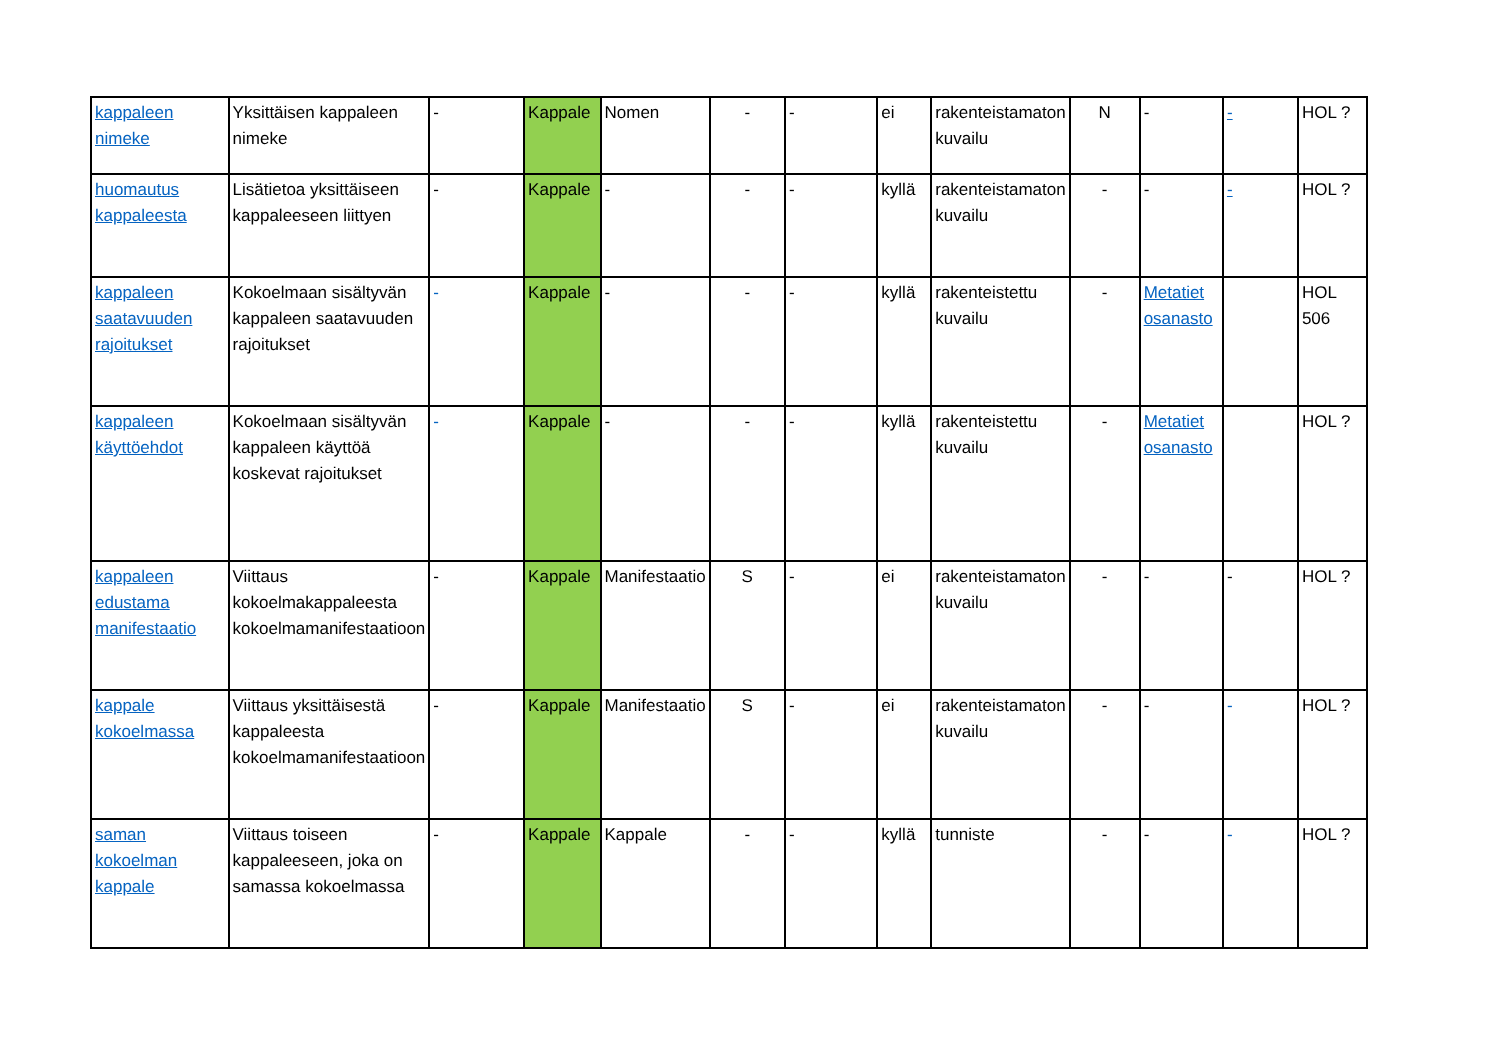| kappaleen nimeke | Yksittäisen kappaleen nimeke | - | Kappale | Nomen | - | - | ei | rakenteistamaton kuvailu | N | - | - | HOL ? |
| huomautus kappaleesta | Lisätietoa yksittäiseen kappaleeseen liittyen | - | Kappale | - | - | - | kyllä | rakenteistamaton kuvailu | - | - | - | HOL ? |
| kappaleen saatavuuden rajoitukset | Kokoelmaan sisältyvän kappaleen saatavuuden rajoitukset | - | Kappale | - | - | - | kyllä | rakenteistettu kuvailu | - | Metatiet osanasto | | HOL 506 |
| kappaleen käyttöehdot | Kokoelmaan sisältyvän kappaleen käyttöä koskevat rajoitukset | - | Kappale | - | - | - | kyllä | rakenteistettu kuvailu | - | Metatiet osanasto | | HOL ? |
| kappaleen edustama manifestaatio | Viittaus kokoelmakappaleesta kokoelmamanifestaatioon | - | Kappale | Manifestaatio | S | - | ei | rakenteistamaton kuvailu | - | - | - | HOL ? |
| kappale kokoelmassa | Viittaus yksittäisestä kappaleesta kokoelmamanifestaatioon | - | Kappale | Manifestaatio | S | - | ei | rakenteistamaton kuvailu | - | - | - | HOL ? |
| saman kokoelman kappale | Viittaus toiseen kappaleeseen, joka on samassa kokoelmassa | - | Kappale | Kappale | - | - | kyllä | tunniste | - | - | - | HOL ? |